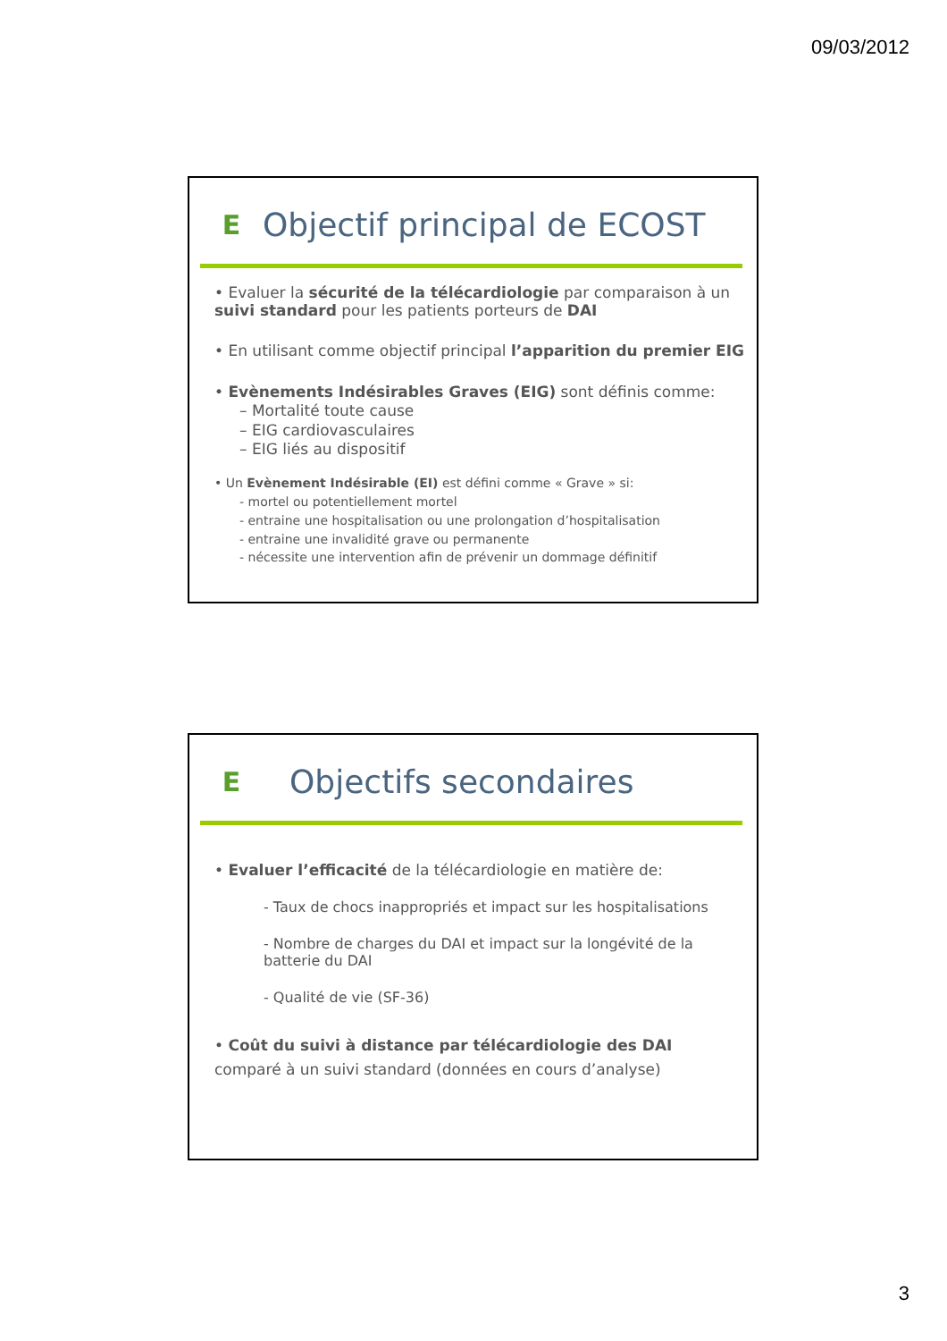09/03/2012
E
Objectif principal de ECOST
• Evaluer la sécurité de la télécardiologie par comparaison à un suivi standard pour les patients porteurs de DAI
• En utilisant comme objectif principal l’apparition du premier EIG
• Evènements Indésirables Graves (EIG) sont définis comme:
– Mortalité toute cause
– EIG cardiovasculaires
– EIG liés au dispositif
• Un Evènement Indésirable (EI) est défini comme « Grave » si:
- mortel ou potentiellement mortel
- entraine une hospitalisation ou une prolongation d’hospitalisation
- entraine une invalidité grave ou permanente
- nécessite une intervention afin de prévenir un dommage définitif
E
Objectifs secondaires
• Evaluer l’efficacité de la télécardiologie en matière de:
- Taux de chocs inappropriés et impact sur les hospitalisations
- Nombre de charges du DAI et impact sur la longévité de la batterie du DAI
- Qualité de vie (SF-36)
• Coût du suivi à distance par télécardiologie des DAI
comparé à un suivi standard (données en cours d’analyse)
3